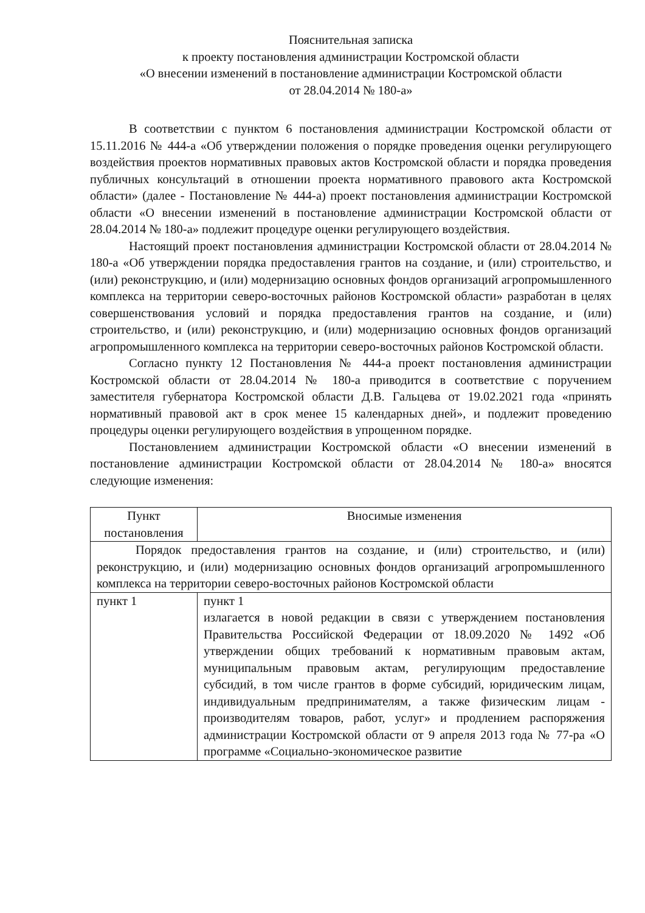Пояснительная записка
к проекту постановления администрации Костромской области
«О внесении изменений в постановление администрации Костромской области
от 28.04.2014 № 180-а»
В соответствии с пунктом 6 постановления администрации Костромской области от 15.11.2016 № 444-а «Об утверждении положения о порядке проведения оценки регулирующего воздействия проектов нормативных правовых актов Костромской области и порядка проведения публичных консультаций в отношении проекта нормативного правового акта Костромской области» (далее - Постановление № 444-а) проект постановления администрации Костромской области «О внесении изменений в постановление администрации Костромской области от 28.04.2014 № 180-а» подлежит процедуре оценки регулирующего воздействия.
Настоящий проект постановления администрации Костромской области от 28.04.2014 № 180-а «Об утверждении порядка предоставления грантов на создание, и (или) строительство, и (или) реконструкцию, и (или) модернизацию основных фондов организаций агропромышленного комплекса на территории северо-восточных районов Костромской области» разработан в целях совершенствования условий и порядка предоставления грантов на создание, и (или) строительство, и (или) реконструкцию, и (или) модернизацию основных фондов организаций агропромышленного комплекса на территории северо-восточных районов Костромской области.
Согласно пункту 12 Постановления № 444-а проект постановления администрации Костромской области от 28.04.2014 № 180-а приводится в соответствие с поручением заместителя губернатора Костромской области Д.В. Гальцева от 19.02.2021 года «принять нормативный правовой акт в срок менее 15 календарных дней», и подлежит проведению процедуры оценки регулирующего воздействия в упрощенном порядке.
Постановлением администрации Костромской области «О внесении изменений в постановление администрации Костромской области от 28.04.2014 № 180-а» вносятся следующие изменения:
| Пункт постановления | Вносимые изменения |
| --- | --- |
| Порядок предоставления грантов на создание, и (или) строительство, и (или) реконструкцию, и (или) модернизацию основных фондов организаций агропромышленного комплекса на территории северо-восточных районов Костромской области | |
| пункт 1 | пункт 1 излагается в новой редакции в связи с утверждением постановления Правительства Российской Федерации от 18.09.2020 № 1492 «Об утверждении общих требований к нормативным правовым актам, муниципальным правовым актам, регулирующим предоставление субсидий, в том числе грантов в форме субсидий, юридическим лицам, индивидуальным предпринимателям, а также физическим лицам - производителям товаров, работ, услуг» и продлением распоряжения администрации Костромской области от 9 апреля 2013 года № 77-ра «О программе «Социально-экономическое развитие |